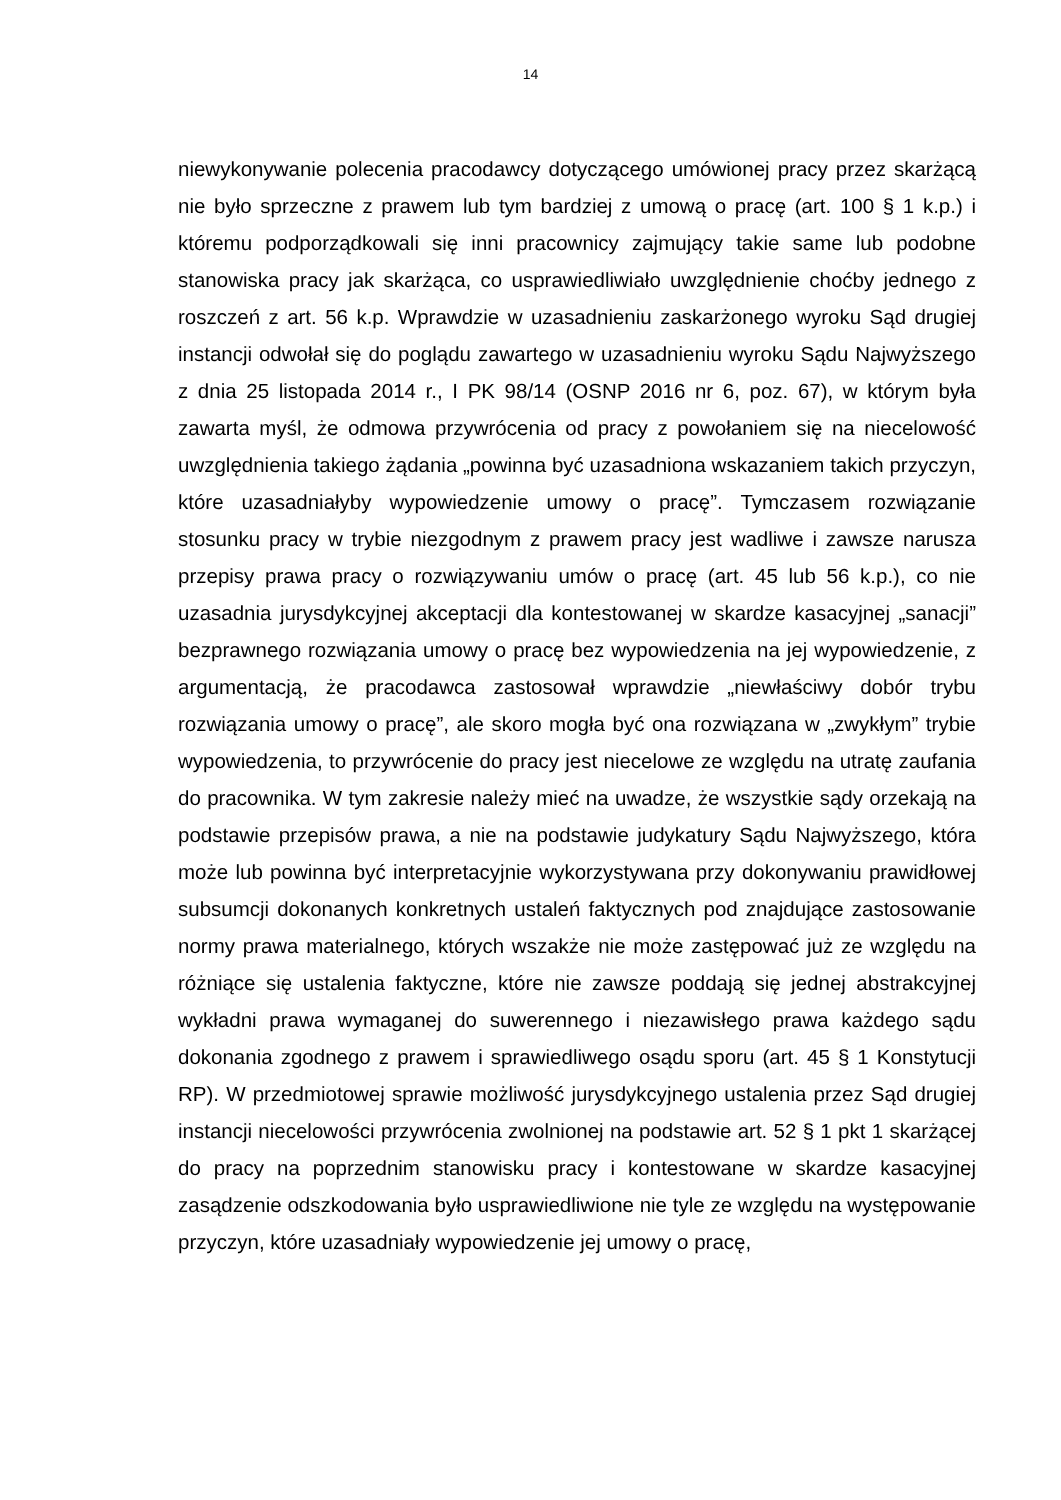14
niewykonywanie polecenia pracodawcy dotyczącego umówionej pracy przez skarżącą nie było sprzeczne z prawem lub tym bardziej z umową o pracę (art. 100 § 1 k.p.) i któremu podporządkowali się inni pracownicy zajmujący takie same lub podobne stanowiska pracy jak skarżąca, co usprawiedliwiało uwzględnienie choćby jednego z roszczeń z art. 56 k.p. Wprawdzie w uzasadnieniu zaskarżonego wyroku Sąd drugiej instancji odwołał się do poglądu zawartego w uzasadnieniu wyroku Sądu Najwyższego z dnia 25 listopada 2014 r., I PK 98/14 (OSNP 2016 nr 6, poz. 67), w którym była zawarta myśl, że odmowa przywrócenia od pracy z powołaniem się na niecelowość uwzględnienia takiego żądania „powinna być uzasadniona wskazaniem takich przyczyn, które uzasadniałyby wypowiedzenie umowy o pracę”. Tymczasem rozwiązanie stosunku pracy w trybie niezgodnym z prawem pracy jest wadliwe i zawsze narusza przepisy prawa pracy o rozwiązywaniu umów o pracę (art. 45 lub 56 k.p.), co nie uzasadnia jurysdykcyjnej akceptacji dla kontestowanej w skardze kasacyjnej „sanacji” bezprawnego rozwiązania umowy o pracę bez wypowiedzenia na jej wypowiedzenie, z argumentacją, że pracodawca zastosował wprawdzie „niewłaściwy dobór trybu rozwiązania umowy o pracę”, ale skoro mogła być ona rozwiązana w „zwykłym” trybie wypowiedzenia, to przywrócenie do pracy jest niecelowe ze względu na utratę zaufania do pracownika. W tym zakresie należy mieć na uwadze, że wszystkie sądy orzekają na podstawie przepisów prawa, a nie na podstawie judykatury Sądu Najwyższego, która może lub powinna być interpretacyjnie wykorzystywana przy dokonywaniu prawidłowej subsumcji dokonanych konkretnych ustaleń faktycznych pod znajdujące zastosowanie normy prawa materialnego, których wszakże nie może zastępować już ze względu na różniące się ustalenia faktyczne, które nie zawsze poddają się jednej abstrakcyjnej wykładni prawa wymaganej do suwerennego i niezawisłego prawa każdego sądu dokonania zgodnego z prawem i sprawiedliwego osądu sporu (art. 45 § 1 Konstytucji RP). W przedmiotowej sprawie możliwość jurysdykcyjnego ustalenia przez Sąd drugiej instancji niecelowości przywrócenia zwolnionej na podstawie art. 52 § 1 pkt 1 skarżącej do pracy na poprzednim stanowisku pracy i kontestowane w skardze kasacyjnej zasądzenie odszkodowania było usprawiedliwione nie tyle ze względu na występowanie przyczyn, które uzasadniały wypowiedzenie jej umowy o pracę,